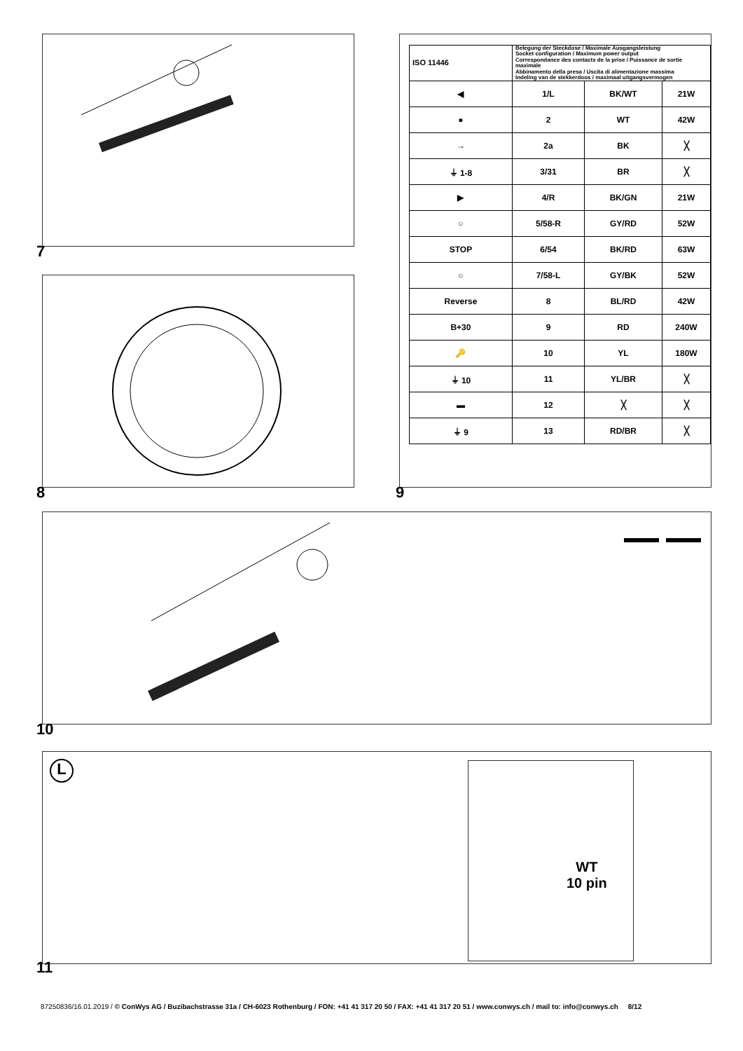7
8
| ISO 11446 | Belegung der Steckdose / Maximale Ausgangsleistung Socket configuration / Maximum power output Correspondance des contacts de la prise / Puissance de sortie maximale Abbinamento della presa / Uscita di alimentazione massima Indeling van de stekkerdoos / maximaal uitgangsvermogen | | | |
| ◀ | | 1/L | BK/WT | 21W |
| ● | | 2 | WT | 42W |
| → | | 2a | BK | ╳ |
| ⏚ 1-8 | | 3/31 | BR | ╳ |
| ▶ | | 4/R | BK/GN | 21W |
| ○ | | 5/58-R | GY/RD | 52W |
| STOP | | 6/54 | BK/RD | 63W |
| ○ | | 7/58-L | GY/BK | 52W |
| Reverse | | 8 | BL/RD | 42W |
| B+30 | | 9 | RD | 240W |
| 🔑 | | 10 | YL | 180W |
| ⏚ 10 | | 11 | YL/BR | ╳ |
| ▬ | | 12 | ╳ | ╳ |
| ⏚ 9 | | 13 | RD/BR | ╳ |
9
10
L
WT
10 pin
11
87250836/16.01.2019 / © ConWys AG / Buzibachstrasse 31a / CH-6023 Rothenburg / FON: +41 41 317 20 50 / FAX: +41 41 317 20 51 / www.conwys.ch / mail to: info@conwys.ch 8/12